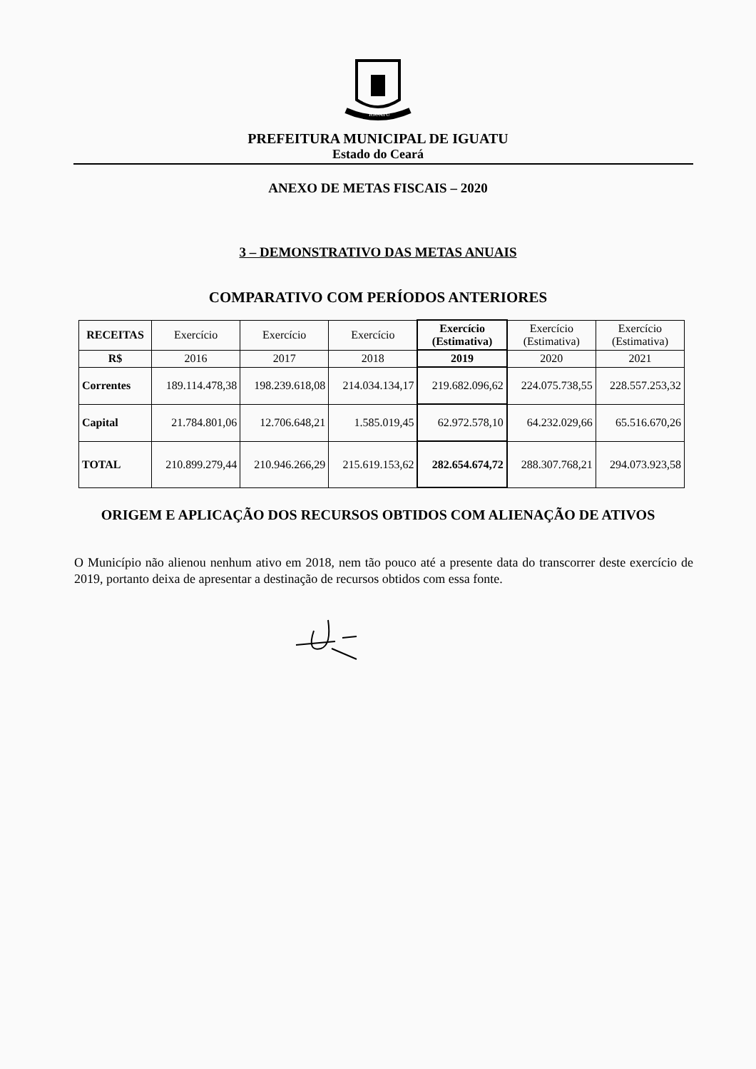IGUATU
PREFEITURA MUNICIPAL DE IGUATU
Estado do Ceará
ANEXO DE METAS FISCAIS – 2020
3 – DEMONSTRATIVO DAS METAS ANUAIS
COMPARATIVO COM PERÍODOS ANTERIORES
| RECEITAS | Exercício | Exercício | Exercício | Exercício (Estimativa) | Exercício (Estimativa) | Exercício (Estimativa) |
| --- | --- | --- | --- | --- | --- | --- |
| R$ | 2016 | 2017 | 2018 | 2019 | 2020 | 2021 |
| Correntes | 189.114.478,38 | 198.239.618,08 | 214.034.134,17 | 219.682.096,62 | 224.075.738,55 | 228.557.253,32 |
| Capital | 21.784.801,06 | 12.706.648,21 | 1.585.019,45 | 62.972.578,10 | 64.232.029,66 | 65.516.670,26 |
| TOTAL | 210.899.279,44 | 210.946.266,29 | 215.619.153,62 | 282.654.674,72 | 288.307.768,21 | 294.073.923,58 |
ORIGEM E APLICAÇÃO DOS RECURSOS OBTIDOS COM ALIENAÇÃO DE ATIVOS
O Município não alienou nenhum ativo em 2018, nem tão pouco até a presente data do transcorrer deste exercício de 2019, portanto deixa de apresentar a destinação de recursos obtidos com essa fonte.